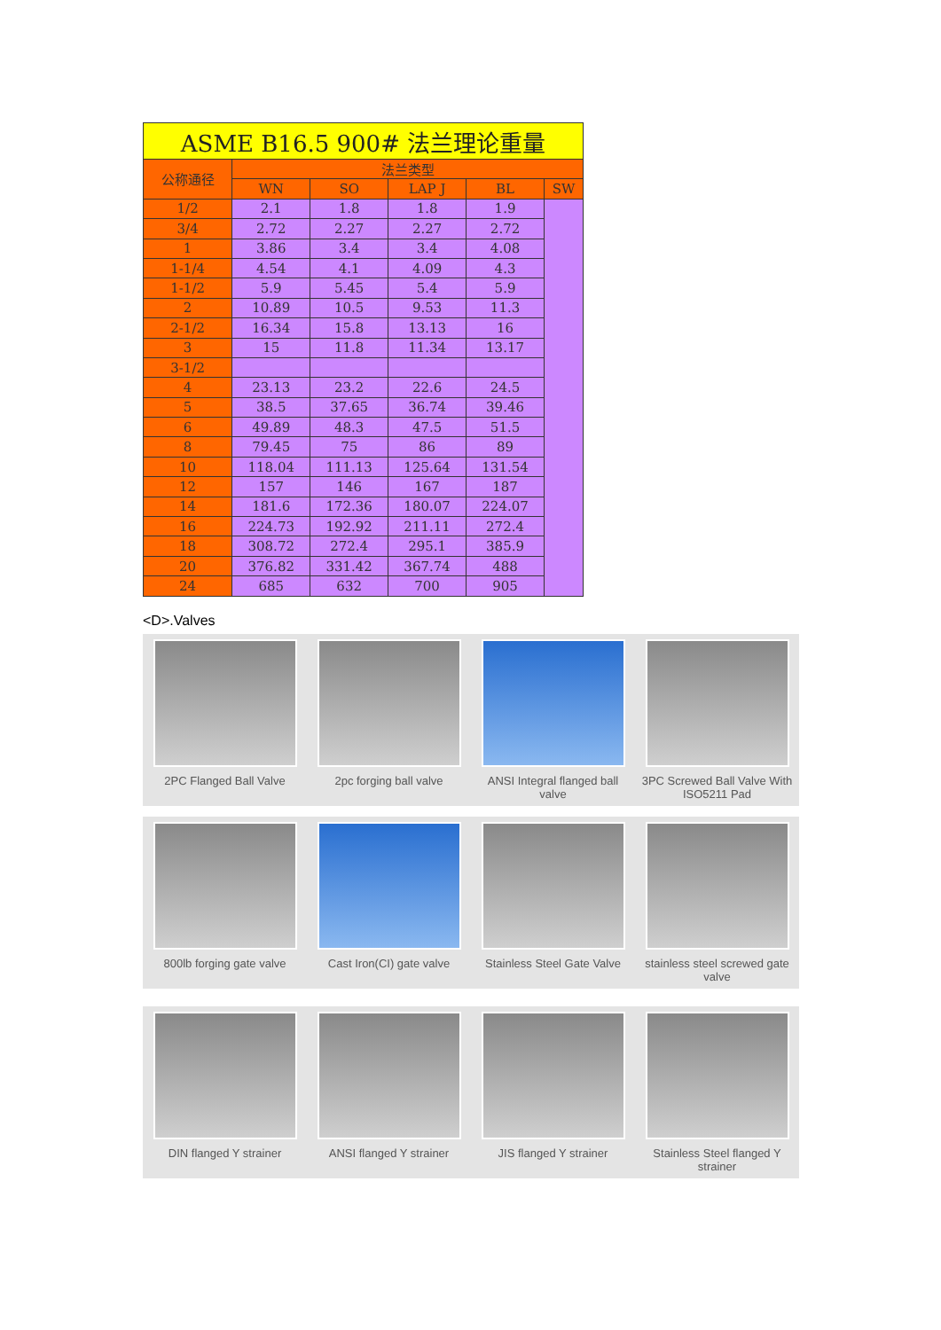| ASME B16.5 900# 法兰理论重量 | | | | | |
| 公称通径 | 法兰类型 | | | | |
| | WN | SO | LAP J | BL | SW |
| 1/2 | 2.1 | 1.8 | 1.8 | 1.9 | |
| 3/4 | 2.72 | 2.27 | 2.27 | 2.72 | |
| 1 | 3.86 | 3.4 | 3.4 | 4.08 | |
| 1-1/4 | 4.54 | 4.1 | 4.09 | 4.3 | |
| 1-1/2 | 5.9 | 5.45 | 5.4 | 5.9 | |
| 2 | 10.89 | 10.5 | 9.53 | 11.3 | |
| 2-1/2 | 16.34 | 15.8 | 13.13 | 16 | |
| 3 | 15 | 11.8 | 11.34 | 13.17 | |
| 3-1/2 | | | | | |
| 4 | 23.13 | 23.2 | 22.6 | 24.5 | |
| 5 | 38.5 | 37.65 | 36.74 | 39.46 | |
| 6 | 49.89 | 48.3 | 47.5 | 51.5 | |
| 8 | 79.45 | 75 | 86 | 89 | |
| 10 | 118.04 | 111.13 | 125.64 | 131.54 | |
| 12 | 157 | 146 | 167 | 187 | |
| 14 | 181.6 | 172.36 | 180.07 | 224.07 | |
| 16 | 224.73 | 192.92 | 211.11 | 272.4 | |
| 18 | 308.72 | 272.4 | 295.1 | 385.9 | |
| 20 | 376.82 | 331.42 | 367.74 | 488 | |
| 24 | 685 | 632 | 700 | 905 | |
<D>.Valves
2PC Flanged Ball Valve
2pc forging ball valve
ANSI Integral flanged ball valve
3PC Screwed Ball Valve With ISO5211 Pad
800lb forging gate valve
Cast Iron(CI) gate valve
Stainless Steel Gate Valve
stainless steel screwed gate valve
DIN flanged Y strainer
ANSI flanged Y strainer
JIS flanged Y strainer
Stainless Steel flanged Y strainer